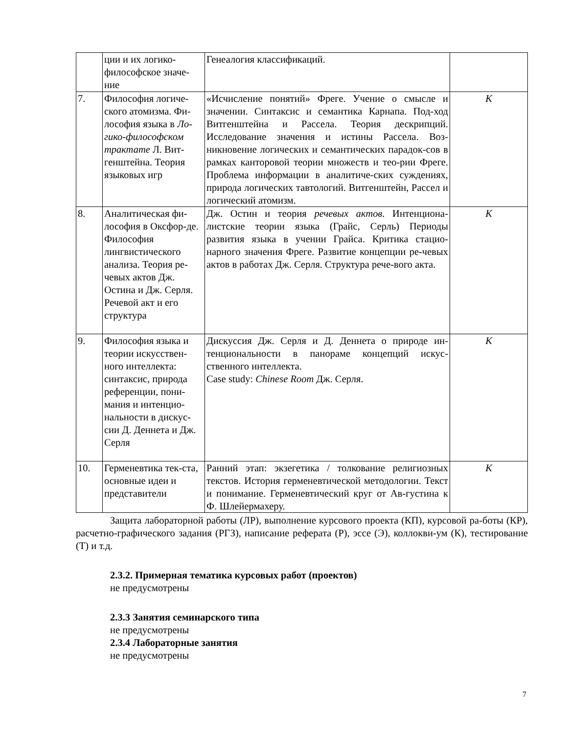| | ции и их логико-философское значе-ние | Генеалогия классификаций. | |
| 7. | Философия логиче-ского атомизма. Фи-лософия языка в Ло-гико-философском трактате Л. Вит-генштейна. Теория языковых игр | «Исчисление понятий» Фреге. Учение о смысле и значении. Синтаксис и семантика Карнапа. Под-ход Витгенштейна и Рассела. Теория дескрипций. Исследование значения и истины Рассела. Воз-никновение логических и семантических парадок-сов в рамках канторовой теории множеств и тео-рии Фреге. Проблема информации в аналитиче-ских суждениях, природа логических тавтологий. Витгенштейн, Рассел и логический атомизм. | К |
| 8. | Аналитическая фи-лософия в Оксфор-де. Философия лингвистического анализа. Теория ре-чевых актов Дж. Остина и Дж. Серля. Речевой акт и его структура | Дж. Остин и теория речевых актов . Интенциона-листские теории языка (Грайс, Серль) Периоды развития языка в учении Грайса. Критика стацио-нарного значения Фреге. Развитие концепции ре-чевых актов в работах Дж. Серля. Структура рече-вого акта. | К |
| 9. | Философия языка и теории искусствен-ного интеллекта: синтаксис, природа референции, пони-мания и интенцио-нальности в дискус-сии Д. Деннета и Дж. Серля | Дискуссия Дж. Серля и Д. Деннета о природе ин-тенциональности в панораме концепций искус-ственного интеллекта. Case study: Chinese Room Дж. Серля. | К |
| 10. | Герменевтика тек-ста, основные идеи и представители | Ранний этап: экзегетика / толкование религиозных текстов. История герменевтической методологии. Текст и понимание. Герменевтический круг от Ав-густина к Ф. Шлейермахеру. | К |
Защита лабораторной работы (ЛР), выполнение курсового проекта (КП), курсовой ра-боты (КР), расчетно-графического задания (РГЗ), написание реферата (Р), эссе (Э), коллокви-ум (К), тестирование (Т) и т.д.
2.3.2. Примерная тематика курсовых работ (проектов)
не предусмотрены
2.3.3 Занятия семинарского типа
не предусмотрены
2.3.4 Лабораторные занятия
не предусмотрены
7